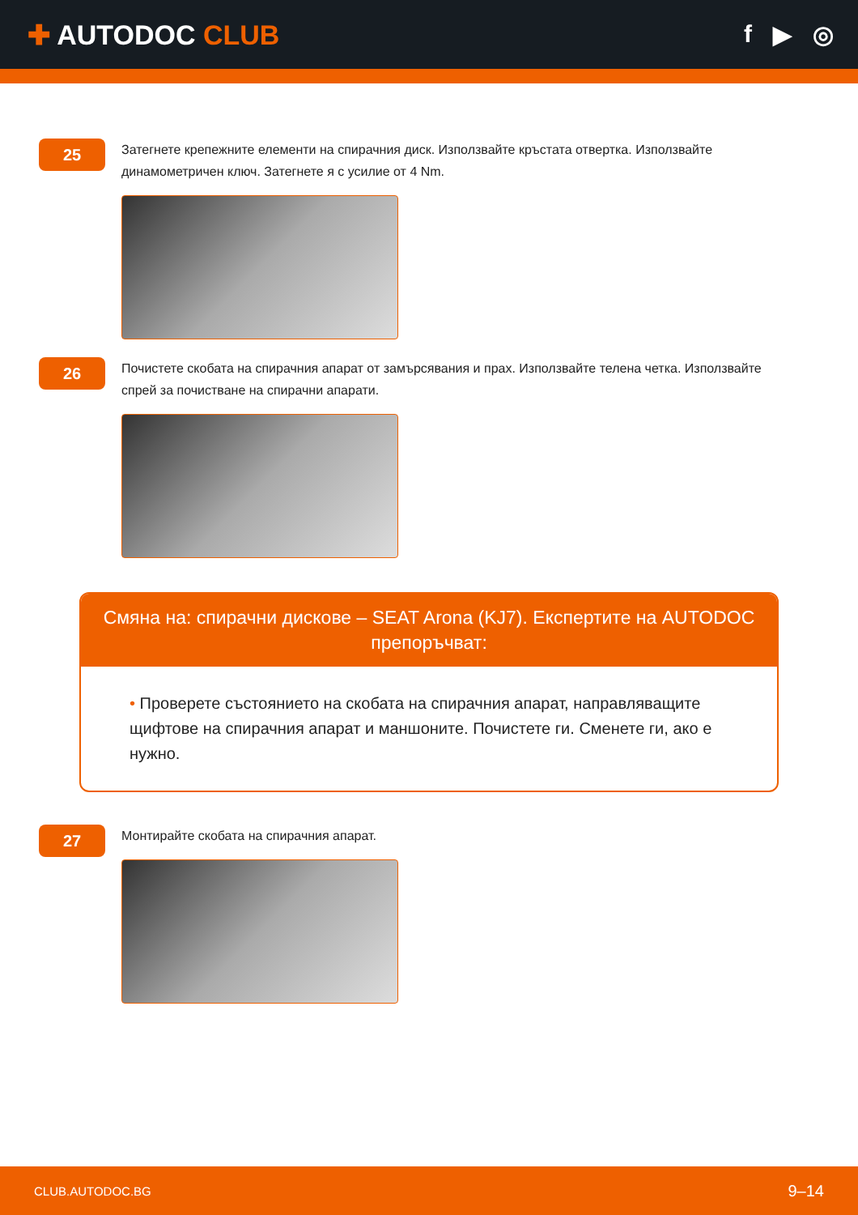✚ AUTODOC CLUB f ▶ ◎
25
Затегнете крепежните елементи на спирачния диск. Използвайте кръстата отвертка. Използвайте динамометричен ключ. Затегнете я с усилие от 4 Nm.
26
Почистете скобата на спирачния апарат от замърсявания и прах. Използвайте телена четка. Използвайте спрей за почистване на спирачни апарати.
Смяна на: спирачни дискове – SEAT Arona (KJ7). Експертите на AUTODOC препоръчват:
• Проверете състоянието на скобата на спирачния апарат, направляващите щифтове на спирачния апарат и маншоните. Почистете ги. Сменете ги, ако е нужно.
27
Монтирайте скобата на спирачния апарат.
CLUB.AUTODOC.BG 9–14